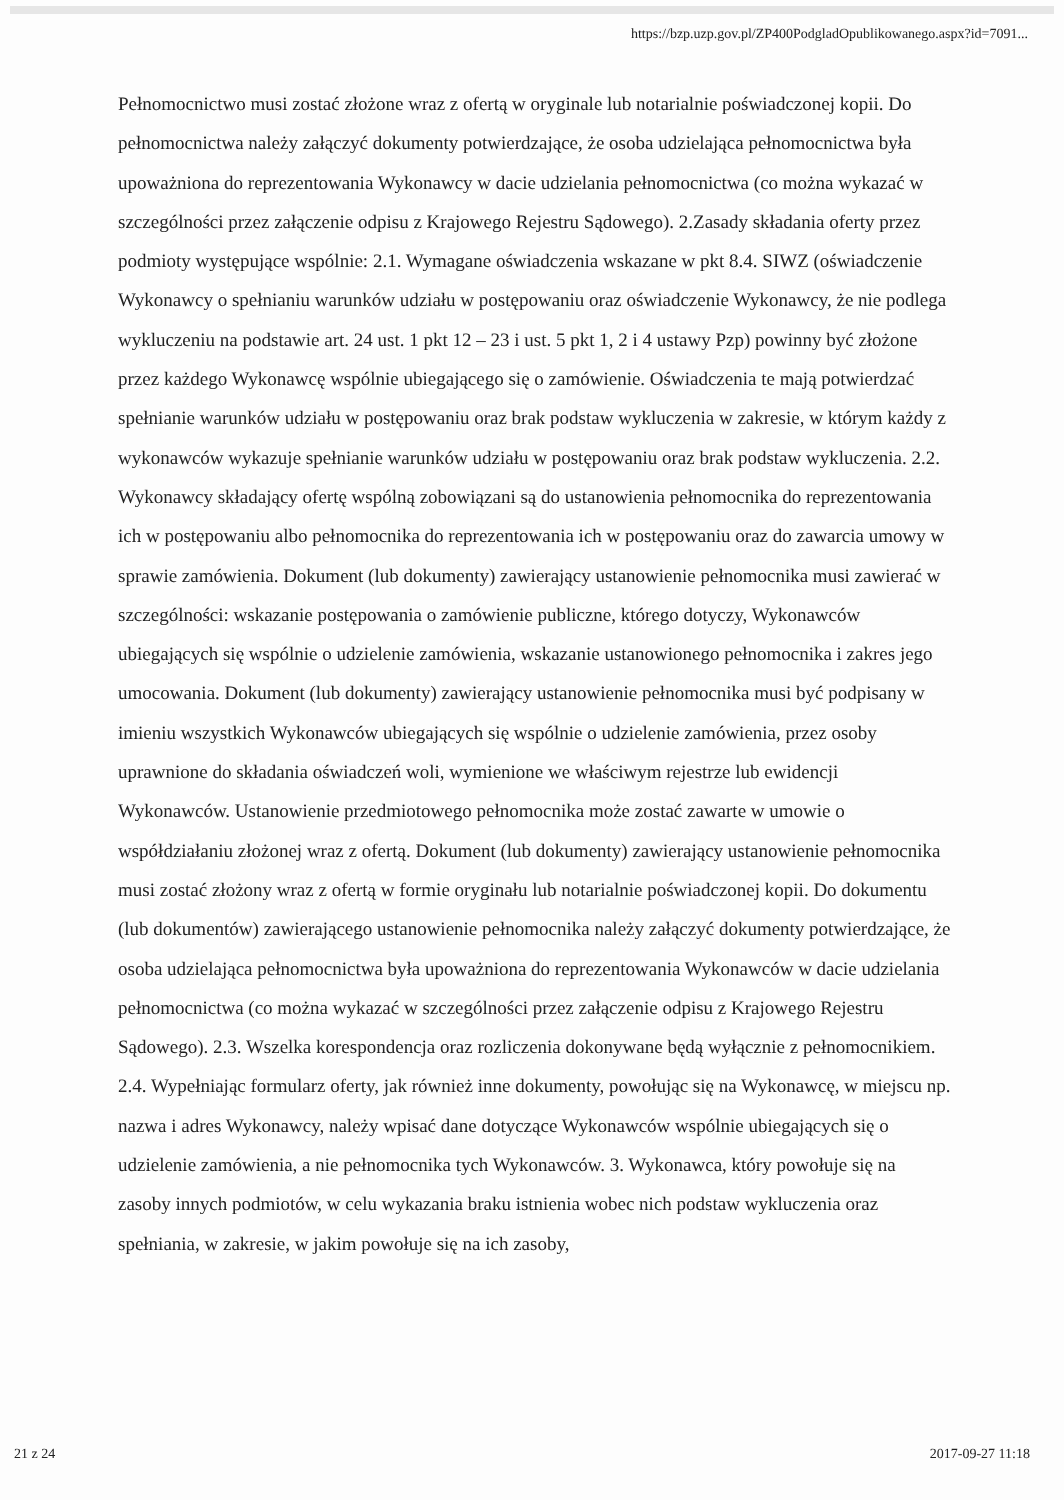https://bzp.uzp.gov.pl/ZP400PodgladOpublikowanego.aspx?id=7091...
Pełnomocnictwo musi zostać złożone wraz z ofertą w oryginale lub notarialnie poświadczonej kopii. Do pełnomocnictwa należy załączyć dokumenty potwierdzające, że osoba udzielająca pełnomocnictwa była upoważniona do reprezentowania Wykonawcy w dacie udzielania pełnomocnictwa (co można wykazać w szczególności przez załączenie odpisu z Krajowego Rejestru Sądowego). 2.Zasady składania oferty przez podmioty występujące wspólnie: 2.1. Wymagane oświadczenia wskazane w pkt 8.4. SIWZ (oświadczenie Wykonawcy o spełnianiu warunków udziału w postępowaniu oraz oświadczenie Wykonawcy, że nie podlega wykluczeniu na podstawie art. 24 ust. 1 pkt 12 – 23 i ust. 5 pkt 1, 2 i 4 ustawy Pzp) powinny być złożone przez każdego Wykonawcę wspólnie ubiegającego się o zamówienie. Oświadczenia te mają potwierdzać spełnianie warunków udziału w postępowaniu oraz brak podstaw wykluczenia w zakresie, w którym każdy z wykonawców wykazuje spełnianie warunków udziału w postępowaniu oraz brak podstaw wykluczenia. 2.2. Wykonawcy składający ofertę wspólną zobowiązani są do ustanowienia pełnomocnika do reprezentowania ich w postępowaniu albo pełnomocnika do reprezentowania ich w postępowaniu oraz do zawarcia umowy w sprawie zamówienia. Dokument (lub dokumenty) zawierający ustanowienie pełnomocnika musi zawierać w szczególności: wskazanie postępowania o zamówienie publiczne, którego dotyczy, Wykonawców ubiegających się wspólnie o udzielenie zamówienia, wskazanie ustanowionego pełnomocnika i zakres jego umocowania. Dokument (lub dokumenty) zawierający ustanowienie pełnomocnika musi być podpisany w imieniu wszystkich Wykonawców ubiegających się wspólnie o udzielenie zamówienia, przez osoby uprawnione do składania oświadczeń woli, wymienione we właściwym rejestrze lub ewidencji Wykonawców. Ustanowienie przedmiotowego pełnomocnika może zostać zawarte w umowie o współdziałaniu złożonej wraz z ofertą. Dokument (lub dokumenty) zawierający ustanowienie pełnomocnika musi zostać złożony wraz z ofertą w formie oryginału lub notarialnie poświadczonej kopii. Do dokumentu (lub dokumentów) zawierającego ustanowienie pełnomocnika należy załączyć dokumenty potwierdzające, że osoba udzielająca pełnomocnictwa była upoważniona do reprezentowania Wykonawców w dacie udzielania pełnomocnictwa (co można wykazać w szczególności przez załączenie odpisu z Krajowego Rejestru Sądowego). 2.3. Wszelka korespondencja oraz rozliczenia dokonywane będą wyłącznie z pełnomocnikiem. 2.4. Wypełniając formularz oferty, jak również inne dokumenty, powołując się na Wykonawcę, w miejscu np. nazwa i adres Wykonawcy, należy wpisać dane dotyczące Wykonawców wspólnie ubiegających się o udzielenie zamówienia, a nie pełnomocnika tych Wykonawców. 3. Wykonawca, który powołuje się na zasoby innych podmiotów, w celu wykazania braku istnienia wobec nich podstaw wykluczenia oraz spełniania, w zakresie, w jakim powołuje się na ich zasoby,
21 z 24 2017-09-27 11:18